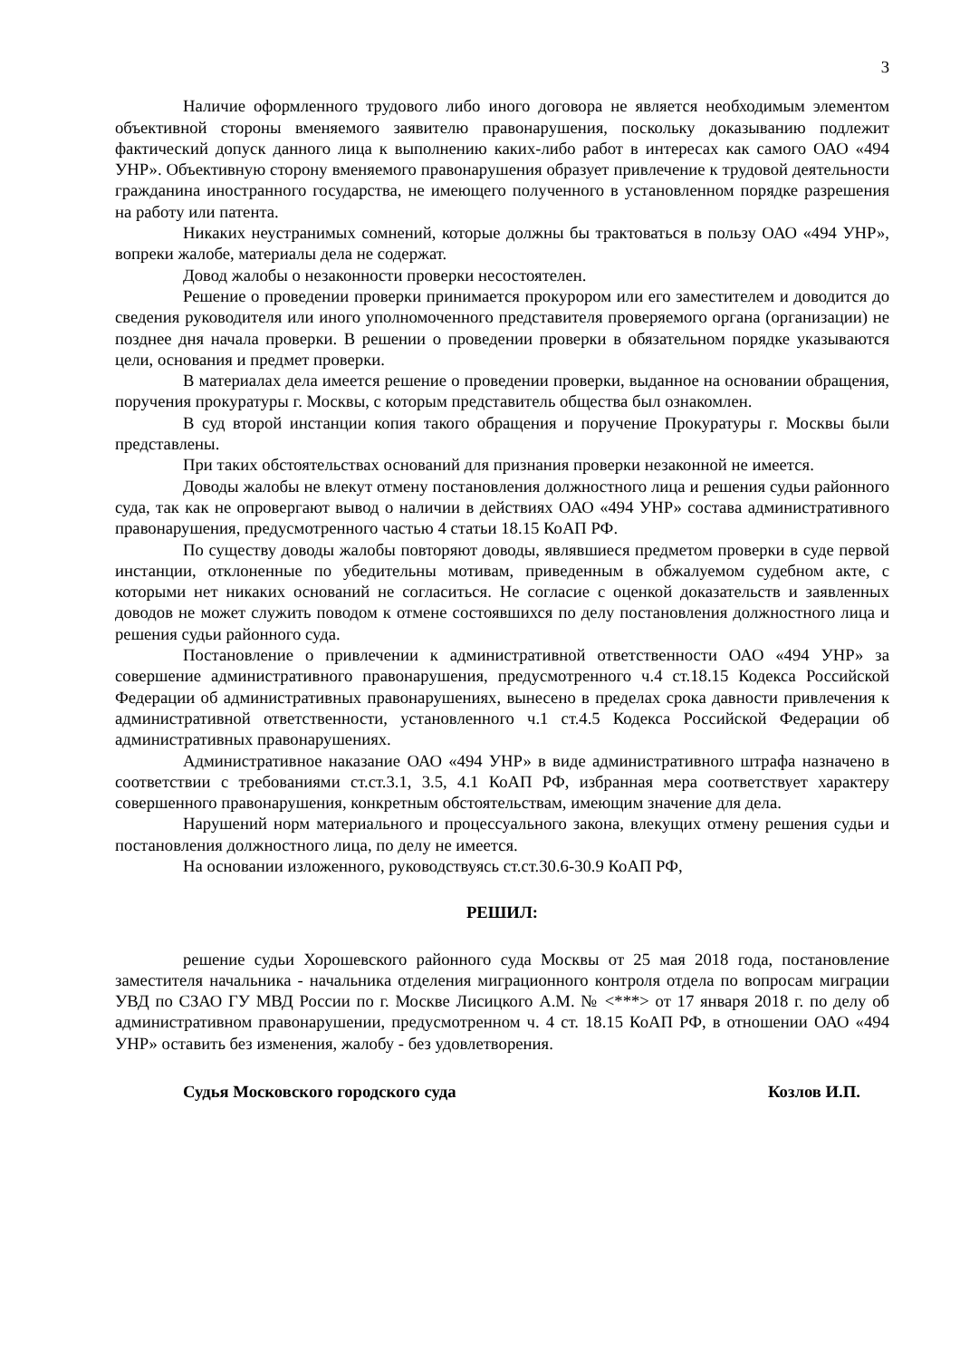3
Наличие оформленного трудового либо иного договора не является необходимым элементом объективной стороны вменяемого заявителю правонарушения, поскольку доказыванию подлежит фактический допуск данного лица к выполнению каких-либо работ в интересах как самого ОАО «494 УНР». Объективную сторону вменяемого правонарушения образует привлечение к трудовой деятельности гражданина иностранного государства, не имеющего полученного в установленном порядке разрешения на работу или патента.
Никаких неустранимых сомнений, которые должны бы трактоваться в пользу ОАО «494 УНР», вопреки жалобе, материалы дела не содержат.
Довод жалобы о незаконности проверки несостоятелен.
Решение о проведении проверки принимается прокурором или его заместителем и доводится до сведения руководителя или иного уполномоченного представителя проверяемого органа (организации) не позднее дня начала проверки. В решении о проведении проверки в обязательном порядке указываются цели, основания и предмет проверки.
В материалах дела имеется решение о проведении проверки, выданное на основании обращения, поручения прокуратуры г. Москвы, с которым представитель общества был ознакомлен.
В суд второй инстанции копия такого обращения и поручение Прокуратуры г. Москвы были представлены.
При таких обстоятельствах оснований для признания проверки незаконной не имеется.
Доводы жалобы не влекут отмену постановления должностного лица и решения судьи районного суда, так как не опровергают вывод о наличии в действиях ОАО «494 УНР» состава административного правонарушения, предусмотренного частью 4 статьи 18.15 КоАП РФ.
По существу доводы жалобы повторяют доводы, являвшиеся предметом проверки в суде первой инстанции, отклоненные по убедительны мотивам, приведенным в обжалуемом судебном акте, с которыми нет никаких оснований не согласиться. Не согласие с оценкой доказательств и заявленных доводов не может служить поводом к отмене состоявшихся по делу постановления должностного лица и решения судьи районного суда.
Постановление о привлечении к административной ответственности ОАО «494 УНР» за совершение административного правонарушения, предусмотренного ч.4 ст.18.15 Кодекса Российской Федерации об административных правонарушениях, вынесено в пределах срока давности привлечения к административной ответственности, установленного ч.1 ст.4.5 Кодекса Российской Федерации об административных правонарушениях.
Административное наказание ОАО «494 УНР» в виде административного штрафа назначено в соответствии с требованиями ст.ст.3.1, 3.5, 4.1 КоАП РФ, избранная мера соответствует характеру совершенного правонарушения, конкретным обстоятельствам, имеющим значение для дела.
Нарушений норм материального и процессуального закона, влекущих отмену решения судьи и постановления должностного лица, по делу не имеется.
На основании изложенного, руководствуясь ст.ст.30.6-30.9 КоАП РФ,
РЕШИЛ:
решение судьи Хорошевского районного суда Москвы от 25 мая 2018 года, постановление заместителя начальника - начальника отделения миграционного контроля отдела по вопросам миграции УВД по СЗАО ГУ МВД России по г. Москве Лисицкого А.М. № <***> от 17 января 2018 г. по делу об административном правонарушении, предусмотренном ч. 4 ст. 18.15 КоАП РФ, в отношении ОАО «494 УНР» оставить без изменения, жалобу - без удовлетворения.
Судья Московского городского суда Козлов И.П.